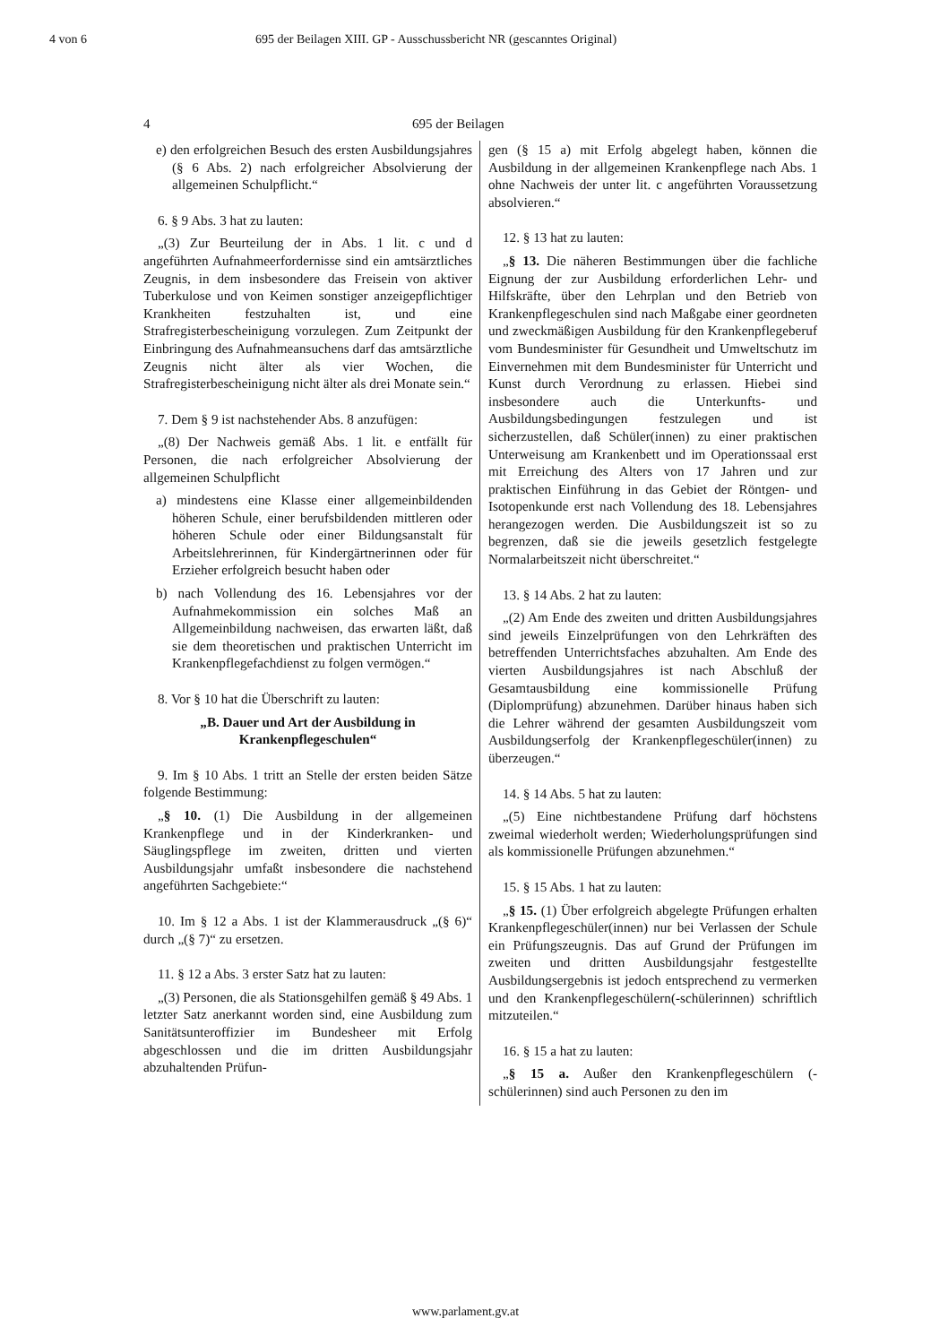4 von 6 695 der Beilagen XIII. GP - Ausschussbericht NR (gescanntes Original)
4 695 der Beilagen
e) den erfolgreichen Besuch des ersten Ausbildungsjahres (§ 6 Abs. 2) nach erfolgreicher Absolvierung der allgemeinen Schulpflicht.“
6. § 9 Abs. 3 hat zu lauten:
„(3) Zur Beurteilung der in Abs. 1 lit. c und d angeführten Aufnahmeerfordernisse sind ein amtsärztliches Zeugnis, in dem insbesondere das Freisein von aktiver Tuberkulose und von Keimen sonstiger anzeigepflichtiger Krankheiten festzuhalten ist, und eine Strafregisterbescheinigung vorzulegen. Zum Zeitpunkt der Einbringung des Aufnahmeansuchens darf das amtsärztliche Zeugnis nicht älter als vier Wochen, die Strafregisterbescheinigung nicht älter als drei Monate sein.“
7. Dem § 9 ist nachstehender Abs. 8 anzufügen:
„(8) Der Nachweis gemäß Abs. 1 lit. e entfällt für Personen, die nach erfolgreicher Absolvierung der allgemeinen Schulpflicht
a) mindestens eine Klasse einer allgemeinbildenden höheren Schule, einer berufsbildenden mittleren oder höheren Schule oder einer Bildungsanstalt für Arbeitslehrerinnen, für Kindergärtnerinnen oder für Erzieher erfolgreich besucht haben oder
b) nach Vollendung des 16. Lebensjahres vor der Aufnahmekommission ein solches Maß an Allgemeinbildung nachweisen, das erwarten läßt, daß sie dem theoretischen und praktischen Unterricht im Krankenpflegefachdienst zu folgen vermögen.“
8. Vor § 10 hat die Überschrift zu lauten:
„B. Dauer und Art der Ausbildung in Krankenpflegeschulen“
9. Im § 10 Abs. 1 tritt an Stelle der ersten beiden Sätze folgende Bestimmung:
„§ 10. (1) Die Ausbildung in der allgemeinen Krankenpflege und in der Kinderkranken- und Säuglingspflege im zweiten, dritten und vierten Ausbildungsjahr umfaßt insbesondere die nachstehend angeführten Sachgebiete:“
10. Im § 12 a Abs. 1 ist der Klammerausdruck „(§ 6)“ durch „(§ 7)“ zu ersetzen.
11. § 12 a Abs. 3 erster Satz hat zu lauten:
„(3) Personen, die als Stationsgehilfen gemäß § 49 Abs. 1 letzter Satz anerkannt worden sind, eine Ausbildung zum Sanitätsunteroffizier im Bundesheer mit Erfolg abgeschlossen und die im dritten Ausbildungsjahr abzuhaltenden Prüfun-
gen (§ 15 a) mit Erfolg abgelegt haben, können die Ausbildung in der allgemeinen Krankenpflege nach Abs. 1 ohne Nachweis der unter lit. c angeführten Voraussetzung absolvieren.“
12. § 13 hat zu lauten:
„§ 13. Die näheren Bestimmungen über die fachliche Eignung der zur Ausbildung erforderlichen Lehr- und Hilfskräfte, über den Lehrplan und den Betrieb von Krankenpflegeschulen sind nach Maßgabe einer geordneten und zweckmäßigen Ausbildung für den Krankenpflegeberuf vom Bundesminister für Gesundheit und Umweltschutz im Einvernehmen mit dem Bundesminister für Unterricht und Kunst durch Verordnung zu erlassen. Hiebei sind insbesondere auch die Unterkunfts- und Ausbildungsbedingungen festzulegen und ist sicherzustellen, daß Schüler(innen) zu einer praktischen Unterweisung am Krankenbett und im Operationssaal erst mit Erreichung des Alters von 17 Jahren und zur praktischen Einführung in das Gebiet der Röntgen- und Isotopenkunde erst nach Vollendung des 18. Lebensjahres herangezogen werden. Die Ausbildungszeit ist so zu begrenzen, daß sie die jeweils gesetzlich festgelegte Normalarbeitszeit nicht überschreitet.“
13. § 14 Abs. 2 hat zu lauten:
„(2) Am Ende des zweiten und dritten Ausbildungsjahres sind jeweils Einzelprüfungen von den Lehrkräften des betreffenden Unterrichtsfaches abzuhalten. Am Ende des vierten Ausbildungsjahres ist nach Abschluß der Gesamtausbildung eine kommissionelle Prüfung (Diplomprüfung) abzunehmen. Darüber hinaus haben sich die Lehrer während der gesamten Ausbildungszeit vom Ausbildungserfolg der Krankenpflegeschüler(innen) zu überzeugen.“
14. § 14 Abs. 5 hat zu lauten:
„(5) Eine nichtbestandene Prüfung darf höchstens zweimal wiederholt werden; Wiederholungsprüfungen sind als kommissionelle Prüfungen abzunehmen.“
15. § 15 Abs. 1 hat zu lauten:
„§ 15. (1) Über erfolgreich abgelegte Prüfungen erhalten Krankenpflegeschüler(innen) nur bei Verlassen der Schule ein Prüfungszeugnis. Das auf Grund der Prüfungen im zweiten und dritten Ausbildungsjahr festgestellte Ausbildungsergebnis ist jedoch entsprechend zu vermerken und den Krankenpflegeschülern(-schülerinnen) schriftlich mitzuteilen.“
16. § 15 a hat zu lauten:
„§ 15 a. Außer den Krankenpflegeschülern (-schülerinnen) sind auch Personen zu den im
www.parlament.gv.at